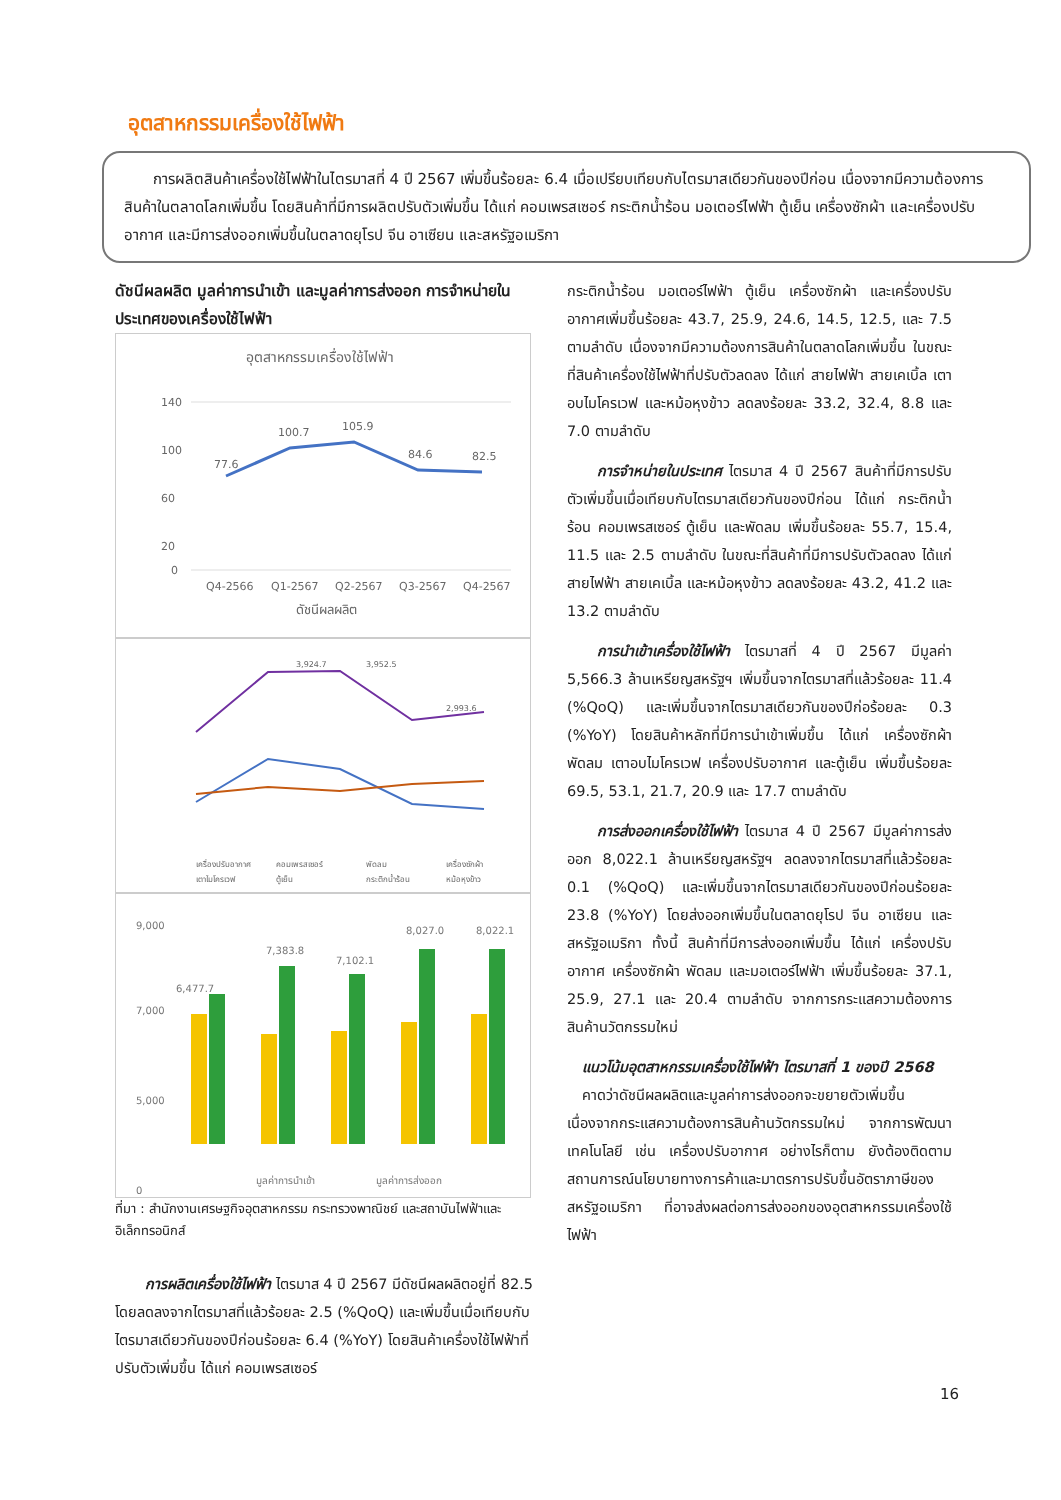อุตสาหกรรมเครื่องใช้ไฟฟ้า
การผลิตสินค้าเครื่องใช้ไฟฟ้าในไตรมาสที่ 4 ปี 2567 เพิ่มขึ้นร้อยละ 6.4 เมื่อเปรียบเทียบกับไตรมาสเดียวกันของปีก่อน เนื่องจากมีความต้องการสินค้าในตลาดโลกเพิ่มขึ้น โดยสินค้าที่มีการผลิตปรับตัวเพิ่มขึ้น ได้แก่ คอมเพรสเซอร์ กระติกน้ำร้อน มอเตอร์ไฟฟ้า ตู้เย็น เครื่องซักผ้า และเครื่องปรับอากาศ และมีการส่งออกเพิ่มขึ้นในตลาดยุโรป จีน อาเซียน และสหรัฐอเมริกา
ดัชนีผลผลิต มูลค่าการนำเข้า และมูลค่าการส่งออก การจำหน่ายในประเทศของเครื่องใช้ไฟฟ้า
อุตสาหกรรมเครื่องใช้ไฟฟ้า
140
100
60
20
0
77.6
100.7
105.9
84.6
82.5
Q4-2566
Q1-2567
Q2-2567
Q3-2567
Q4-2567
ดัชนีผลผลิต
3,924.7
3,952.5
2,993.6
เครื่องปรับอากาศ
คอมเพรสเซอร์
พัดลม
เครื่องซักผ้า
เตาไมโครเวฟ
ตู้เย็น
กระติกน้ำร้อน
หม้อหุงข้าว
9,000
7,000
5,000
0
6,477.7
7,383.8
7,102.1
8,027.0
8,022.1
มูลค่าการนำเข้า
มูลค่าการส่งออก
ที่มา : สำนักงานเศรษฐกิจอุตสาหกรรม กระทรวงพาณิชย์ และสถาบันไฟฟ้าและอิเล็กทรอนิกส์
การผลิตเครื่องใช้ไฟฟ้า ไตรมาส 4 ปี 2567 มีดัชนีผลผลิตอยู่ที่ 82.5 โดยลดลงจากไตรมาสที่แล้วร้อยละ 2.5 (%QoQ) และเพิ่มขึ้นเมื่อเทียบกับไตรมาสเดียวกันของปีก่อนร้อยละ 6.4 (%YoY) โดยสินค้าเครื่องใช้ไฟฟ้าที่ปรับตัวเพิ่มขึ้น ได้แก่ คอมเพรสเซอร์
กระติกน้ำร้อน มอเตอร์ไฟฟ้า ตู้เย็น เครื่องซักผ้า และเครื่องปรับอากาศเพิ่มขึ้นร้อยละ 43.7, 25.9, 24.6, 14.5, 12.5, และ 7.5 ตามลำดับ เนื่องจากมีความต้องการสินค้าในตลาดโลกเพิ่มขึ้น ในขณะที่สินค้าเครื่องใช้ไฟฟ้าที่ปรับตัวลดลง ได้แก่ สายไฟฟ้า สายเคเบิ้ล เตาอบไมโครเวฟ และหม้อหุงข้าว ลดลงร้อยละ 33.2, 32.4, 8.8 และ 7.0 ตามลำดับ
การจำหน่ายในประเทศ ไตรมาส 4 ปี 2567 สินค้าที่มีการปรับตัวเพิ่มขึ้นเมื่อเทียบกับไตรมาสเดียวกันของปีก่อน ได้แก่ กระติกน้ำร้อน คอมเพรสเซอร์ ตู้เย็น และพัดลม เพิ่มขึ้นร้อยละ 55.7, 15.4, 11.5 และ 2.5 ตามลำดับ ในขณะที่สินค้าที่มีการปรับตัวลดลง ได้แก่ สายไฟฟ้า สายเคเบิ้ล และหม้อหุงข้าว ลดลงร้อยละ 43.2, 41.2 และ 13.2 ตามลำดับ
การนำเข้าเครื่องใช้ไฟฟ้า ไตรมาสที่ 4 ปี 2567 มีมูลค่า 5,566.3 ล้านเหรียญสหรัฐฯ เพิ่มขึ้นจากไตรมาสที่แล้วร้อยละ 11.4 (%QoQ) และเพิ่มขึ้นจากไตรมาสเดียวกันของปีก่อร้อยละ 0.3 (%YoY) โดยสินค้าหลักที่มีการนำเข้าเพิ่มขึ้น ได้แก่ เครื่องซักผ้า พัดลม เตาอบไมโครเวฟ เครื่องปรับอากาศ และตู้เย็น เพิ่มขึ้นร้อยละ 69.5, 53.1, 21.7, 20.9 และ 17.7 ตามลำดับ
การส่งออกเครื่องใช้ไฟฟ้า ไตรมาส 4 ปี 2567 มีมูลค่าการส่งออก 8,022.1 ล้านเหรียญสหรัฐฯ ลดลงจากไตรมาสที่แล้วร้อยละ 0.1 (%QoQ) และเพิ่มขึ้นจากไตรมาสเดียวกันของปีก่อนร้อยละ 23.8 (%YoY) โดยส่งออกเพิ่มขึ้นในตลาดยุโรป จีน อาเซียน และสหรัฐอเมริกา ทั้งนี้ สินค้าที่มีการส่งออกเพิ่มขึ้น ได้แก่ เครื่องปรับอากาศ เครื่องซักผ้า พัดลม และมอเตอร์ไฟฟ้า เพิ่มขึ้นร้อยละ 37.1, 25.9, 27.1 และ 20.4 ตามลำดับ จากการกระแสความต้องการสินค้านวัตกรรมใหม่
แนวโน้มอุตสาหกรรมเครื่องใช้ไฟฟ้า ไตรมาสที่ 1 ของปี 2568
คาดว่าดัชนีผลผลิตและมูลค่าการส่งออกจะขยายตัวเพิ่มขึ้น เนื่องจากกระแสความต้องการสินค้านวัตกรรมใหม่ จากการพัฒนาเทคโนโลยี เช่น เครื่องปรับอากาศ อย่างไรก็ตาม ยังต้องติดตามสถานการณ์นโยบายทางการค้าและมาตรการปรับขึ้นอัตราภาษีของสหรัฐอเมริกา ที่อาจส่งผลต่อการส่งออกของอุตสาหกรรมเครื่องใช้ไฟฟ้า
16